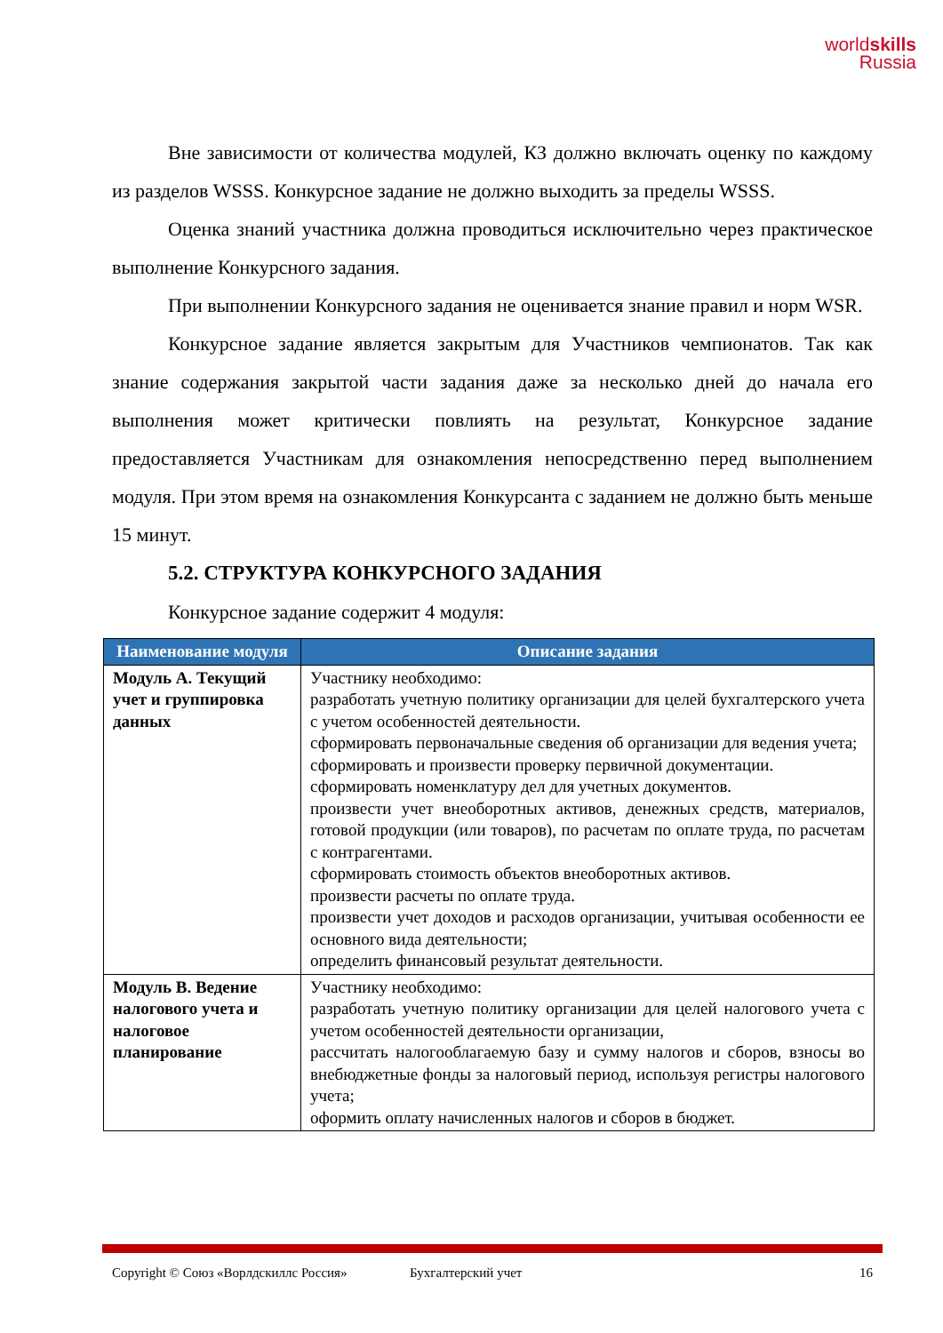worldskills
Russia
Вне зависимости от количества модулей, КЗ должно включать оценку по каждому из разделов WSSS. Конкурсное задание не должно выходить за пределы WSSS.
Оценка знаний участника должна проводиться исключительно через практическое выполнение Конкурсного задания.
При выполнении Конкурсного задания не оценивается знание правил и норм WSR.
Конкурсное задание является закрытым для Участников чемпионатов. Так как знание содержания закрытой части задания даже за несколько дней до начала его выполнения может критически повлиять на результат, Конкурсное задание предоставляется Участникам для ознакомления непосредственно перед выполнением модуля. При этом время на ознакомления Конкурсанта с заданием не должно быть меньше 15 минут.
5.2. СТРУКТУРА КОНКУРСНОГО ЗАДАНИЯ
Конкурсное задание содержит 4 модуля:
| Наименование модуля | Описание задания |
| --- | --- |
| Модуль А. Текущий учет и группировка данных | Участнику необходимо: разработать учетную политику организации для целей бухгалтерского учета с учетом особенностей деятельности. сформировать первоначальные сведения об организации для ведения учета; сформировать и произвести проверку первичной документации. сформировать номенклатуру дел для учетных документов. произвести учет внеоборотных активов, денежных средств, материалов, готовой продукции (или товаров), по расчетам по оплате труда, по расчетам с контрагентами. сформировать стоимость объектов внеоборотных активов. произвести расчеты по оплате труда. произвести учет доходов и расходов организации, учитывая особенности ее основного вида деятельности; определить финансовый результат деятельности. |
| Модуль В. Ведение налогового учета и налоговое планирование | Участнику необходимо: разработать учетную политику организации для целей налогового учета с учетом особенностей деятельности организации, рассчитать налогооблагаемую базу и сумму налогов и сборов, взносы во внебюджетные фонды за налоговый период, используя регистры налогового учета; оформить оплату начисленных налогов и сборов в бюджет. |
Copyright © Союз «Ворлдскиллс Россия» Бухгалтерский учет 16